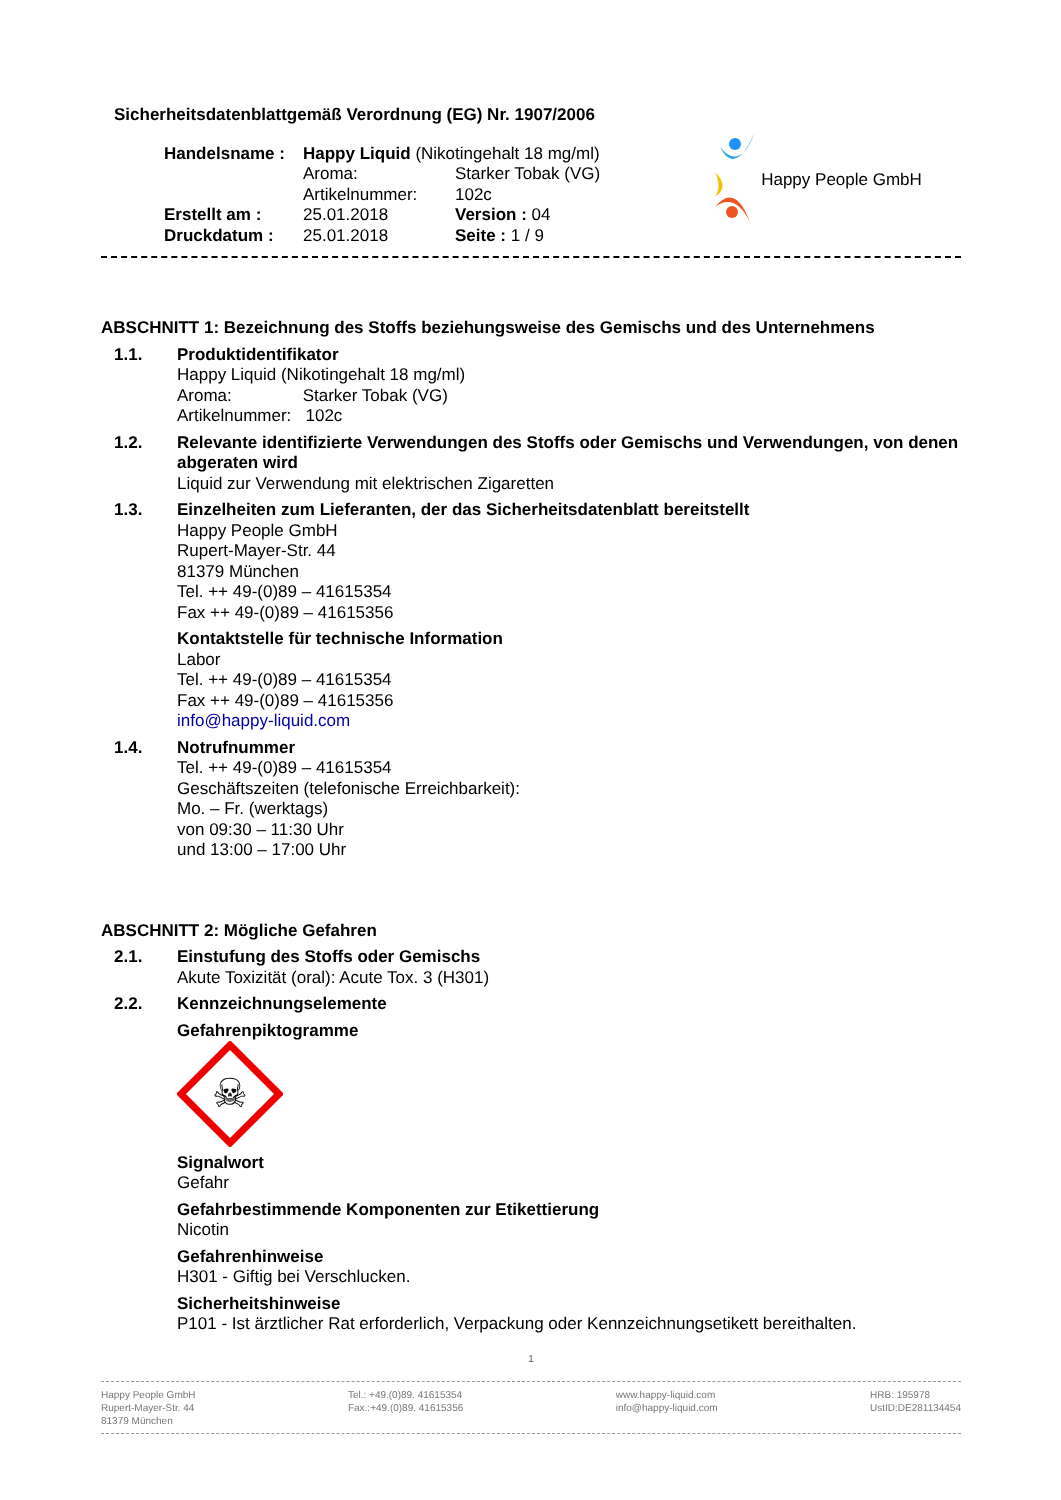Sicherheitsdatenblattgemäß Verordnung (EG) Nr. 1907/2006
| Handelsname : | Happy Liquid (Nikotingehalt 18 mg/ml) | |
| | Aroma: | Starker Tobak (VG) |
| | Artikelnummer: | 102c |
| Erstellt am : | 25.01.2018 | Version : 04 |
| Druckdatum : | 25.01.2018 | Seite : 1 / 9 |
Happy People GmbH
ABSCHNITT 1: Bezeichnung des Stoffs beziehungsweise des Gemischs und des Unternehmens
1.1. Produktidentifikator
Happy Liquid (Nikotingehalt 18 mg/ml)
Aroma: Starker Tobak (VG)
Artikelnummer: 102c
1.2. Relevante identifizierte Verwendungen des Stoffs oder Gemischs und Verwendungen, von denen abgeraten wird
Liquid zur Verwendung mit elektrischen Zigaretten
1.3. Einzelheiten zum Lieferanten, der das Sicherheitsdatenblatt bereitstellt
Happy People GmbH
Rupert-Mayer-Str. 44
81379 München
Tel. ++ 49-(0)89 – 41615354
Fax ++ 49-(0)89 – 41615356
Kontaktstelle für technische Information
Labor
Tel. ++ 49-(0)89 – 41615354
Fax ++ 49-(0)89 – 41615356
info@happy-liquid.com
1.4. Notrufnummer
Tel. ++ 49-(0)89 – 41615354
Geschäftszeiten (telefonische Erreichbarkeit):
Mo. – Fr. (werktags)
von 09:30 – 11:30 Uhr
und 13:00 – 17:00 Uhr
ABSCHNITT 2: Mögliche Gefahren
2.1. Einstufung des Stoffs oder Gemischs
Akute Toxizität (oral): Acute Tox. 3 (H301)
2.2. Kennzeichnungselemente
Gefahrenpiktogramme
☠
Signalwort
Gefahr
Gefahrbestimmende Komponenten zur Etikettierung
Nicotin
Gefahrenhinweise
H301 - Giftig bei Verschlucken.
Sicherheitshinweise
P101 - Ist ärztlicher Rat erforderlich, Verpackung oder Kennzeichnungsetikett bereithalten.
1
Happy People GmbH
Rupert-Mayer-Str. 44
81379 München
Tel.: +49.(0)89. 41615354
Fax.:+49.(0)89. 41615356
www.happy-liquid.com
info@happy-liquid.com
HRB: 195978
UstID:DE281134454